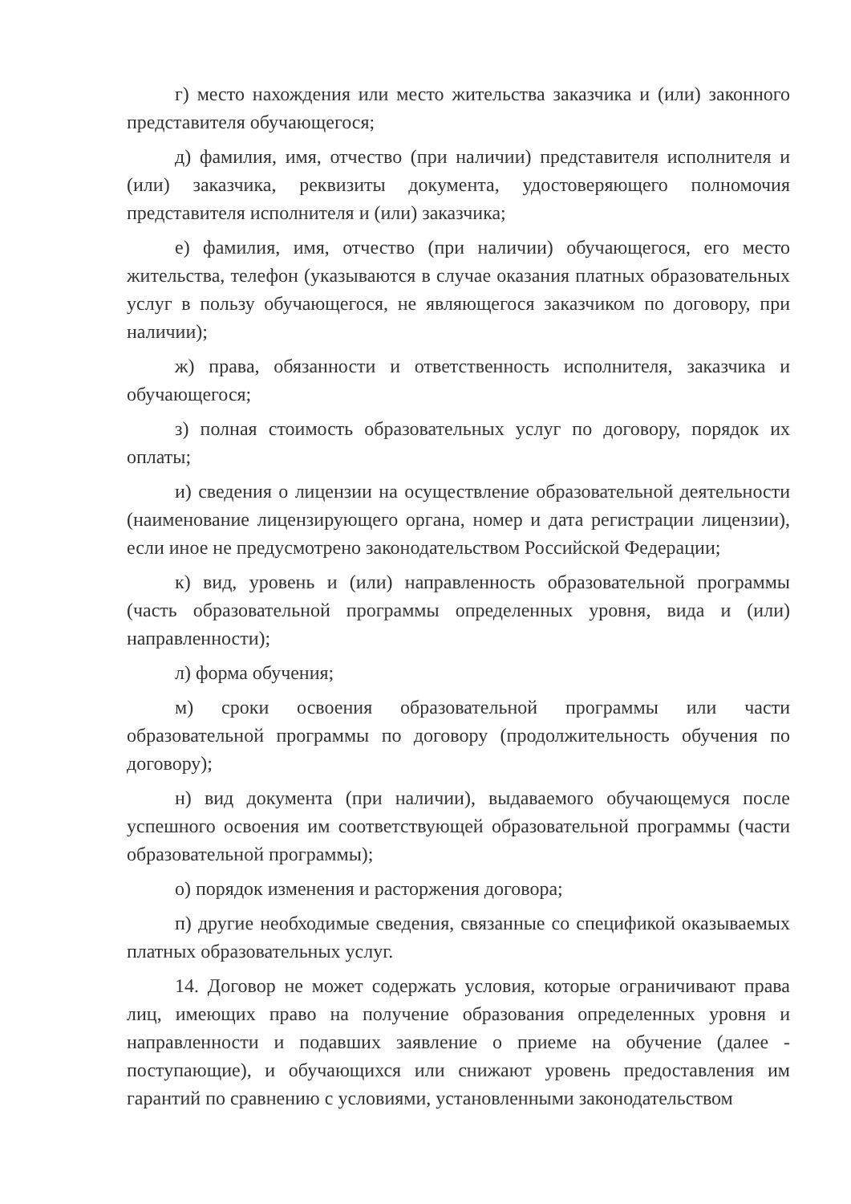г) место нахождения или место жительства заказчика и (или) законного представителя обучающегося;
д) фамилия, имя, отчество (при наличии) представителя исполнителя и (или) заказчика, реквизиты документа, удостоверяющего полномочия представителя исполнителя и (или) заказчика;
е) фамилия, имя, отчество (при наличии) обучающегося, его место жительства, телефон (указываются в случае оказания платных образовательных услуг в пользу обучающегося, не являющегося заказчиком по договору, при наличии);
ж) права, обязанности и ответственность исполнителя, заказчика и обучающегося;
з) полная стоимость образовательных услуг по договору, порядок их оплаты;
и) сведения о лицензии на осуществление образовательной деятельности (наименование лицензирующего органа, номер и дата регистрации лицензии), если иное не предусмотрено законодательством Российской Федерации;
к) вид, уровень и (или) направленность образовательной программы (часть образовательной программы определенных уровня, вида и (или) направленности);
л) форма обучения;
м) сроки освоения образовательной программы или части образовательной программы по договору (продолжительность обучения по договору);
н) вид документа (при наличии), выдаваемого обучающемуся после успешного освоения им соответствующей образовательной программы (части образовательной программы);
о) порядок изменения и расторжения договора;
п) другие необходимые сведения, связанные со спецификой оказываемых платных образовательных услуг.
14. Договор не может содержать условия, которые ограничивают права лиц, имеющих право на получение образования определенных уровня и направленности и подавших заявление о приеме на обучение (далее - поступающие), и обучающихся или снижают уровень предоставления им гарантий по сравнению с условиями, установленными законодательством